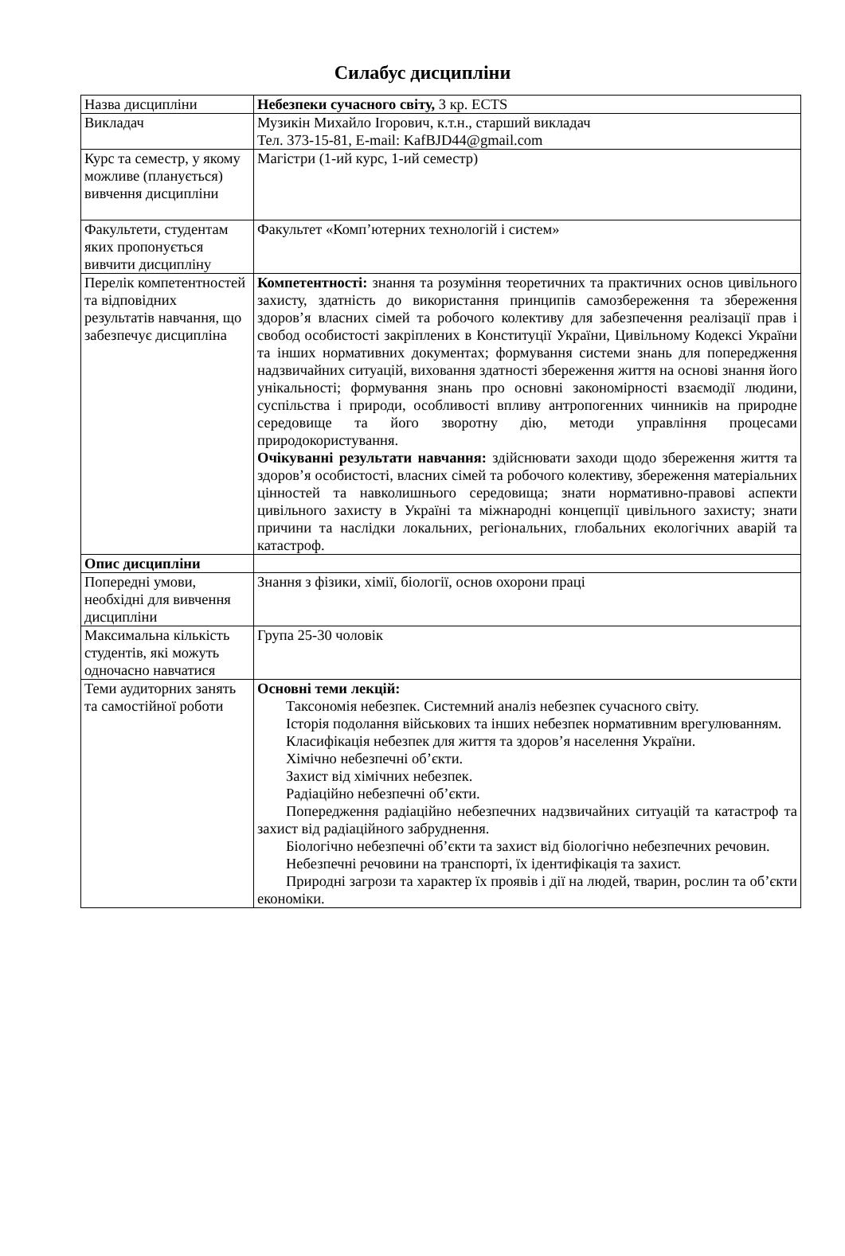Силабус дисципліни
| Назва дисципліни | Небезпеки сучасного світу, 3 кр. ECTS |
| Викладач | Музикін Михайло Ігорович, к.т.н., старший викладач Тел. 373-15-81, E-mail: KafBJD44@gmail.com |
| Курс та семестр, у якому можливе (планується) вивчення дисципліни | Магістри (1-ий курс, 1-ий семестр) |
| Факультети, студентам яких пропонується вивчити дисципліну | Факультет «Комп’ютерних технологій і систем» |
| Перелік компетентностей та відповідних результатів навчання, що забезпечує дисципліна | Компетентності: знання та розуміння теоретичних та практичних основ цивільного захисту, здатність до використання принципів самозбереження та збереження здоров’я власних сімей та робочого колективу для забезпечення реалізації прав і свобод особистості закріплених в Конституції України, Цивільному Кодексі України та інших нормативних документах; формування системи знань для попередження надзвичайних ситуацій, виховання здатності збереження життя на основі знання його унікальності; формування знань про основні закономірності взаємодії людини, суспільства і природи, особливості впливу антропогенних чинників на природне середовище та його зворотну дію, методи управління процесами природокористування. Очікуванні результати навчання: здійснювати заходи щодо збереження життя та здоров’я особистості, власних сімей та робочого колективу, збереження матеріальних цінностей та навколишнього середовища; знати нормативно-правові аспекти цивільного захисту в Україні та міжнародні концепції цивільного захисту; знати причини та наслідки локальних, регіональних, глобальних екологічних аварій та катастроф. |
| Опис дисципліни | |
| Попередні умови, необхідні для вивчення дисципліни | Знання з фізики, хімії, біології, основ охорони праці |
| Максимальна кількість студентів, які можуть одночасно навчатися | Група 25-30 чоловік |
| Теми аудиторних занять та самостійної роботи | Основні теми лекцій: Таксономія небезпек. Системний аналіз небезпек сучасного світу. Історія подолання військових та інших небезпек нормативним врегулюванням. Класифікація небезпек для життя та здоров’я населення України. Хімічно небезпечні об’єкти. Захист від хімічних небезпек. Радіаційно небезпечні об’єкти. Попередження радіаційно небезпечних надзвичайних ситуацій та катастроф та захист від радіаційного забруднення. Біологічно небезпечні об’єкти та захист від біологічно небезпечних речовин. Небезпечні речовини на транспорті, їх ідентифікація та захист. Природні загрози та характер їх проявів і дії на людей, тварин, рослин та об’єкти економіки. |